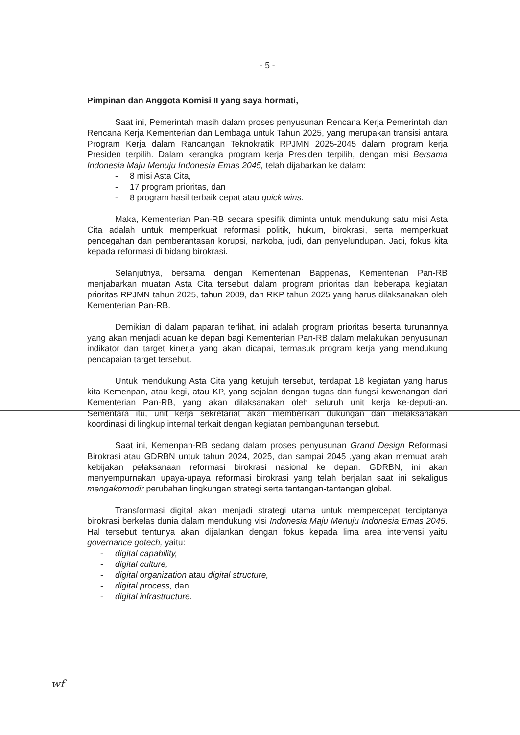- 5 -
Pimpinan dan Anggota Komisi II yang saya hormati,
Saat ini, Pemerintah masih dalam proses penyusunan Rencana Kerja Pemerintah dan Rencana Kerja Kementerian dan Lembaga untuk Tahun 2025, yang merupakan transisi antara Program Kerja dalam Rancangan Teknokratik RPJMN 2025-2045 dalam program kerja Presiden terpilih. Dalam kerangka program kerja Presiden terpilih, dengan misi Bersama Indonesia Maju Menuju Indonesia Emas 2045, telah dijabarkan ke dalam:
- 8 misi Asta Cita,
- 17 program prioritas, dan
- 8 program hasil terbaik cepat atau quick wins.
Maka, Kementerian Pan-RB secara spesifik diminta untuk mendukung satu misi Asta Cita adalah untuk memperkuat reformasi politik, hukum, birokrasi, serta memperkuat pencegahan dan pemberantasan korupsi, narkoba, judi, dan penyelundupan. Jadi, fokus kita kepada reformasi di bidang birokrasi.
Selanjutnya, bersama dengan Kementerian Bappenas, Kementerian Pan-RB menjabarkan muatan Asta Cita tersebut dalam program prioritas dan beberapa kegiatan prioritas RPJMN tahun 2025, tahun 2009, dan RKP tahun 2025 yang harus dilaksanakan oleh Kementerian Pan-RB.
Demikian di dalam paparan terlihat, ini adalah program prioritas beserta turunannya yang akan menjadi acuan ke depan bagi Kementerian Pan-RB dalam melakukan penyusunan indikator dan target kinerja yang akan dicapai, termasuk program kerja yang mendukung pencapaian target tersebut.
Untuk mendukung Asta Cita yang ketujuh tersebut, terdapat 18 kegiatan yang harus kita Kemenpan, atau kegi, atau KP, yang sejalan dengan tugas dan fungsi kewenangan dari Kementerian Pan-RB, yang akan dilaksanakan oleh seluruh unit kerja ke-deputi-an. Sementara itu, unit kerja sekretariat akan memberikan dukungan dan melaksanakan koordinasi di lingkup internal terkait dengan kegiatan pembangunan tersebut.
Saat ini, Kemenpan-RB sedang dalam proses penyusunan Grand Design Reformasi Birokrasi atau GDRBN untuk tahun 2024, 2025, dan sampai 2045 ,yang akan memuat arah kebijakan pelaksanaan reformasi birokrasi nasional ke depan. GDRBN, ini akan menyempurnakan upaya-upaya reformasi birokrasi yang telah berjalan saat ini sekaligus mengakomodir perubahan lingkungan strategi serta tantangan-tantangan global.
Transformasi digital akan menjadi strategi utama untuk mempercepat terciptanya birokrasi berkelas dunia dalam mendukung visi Indonesia Maju Menuju Indonesia Emas 2045. Hal tersebut tentunya akan dijalankan dengan fokus kepada lima area intervensi yaitu governance gotech, yaitu:
- digital capability,
- digital culture,
- digital organization atau digital structure,
- digital process, dan
- digital infrastructure.
wf